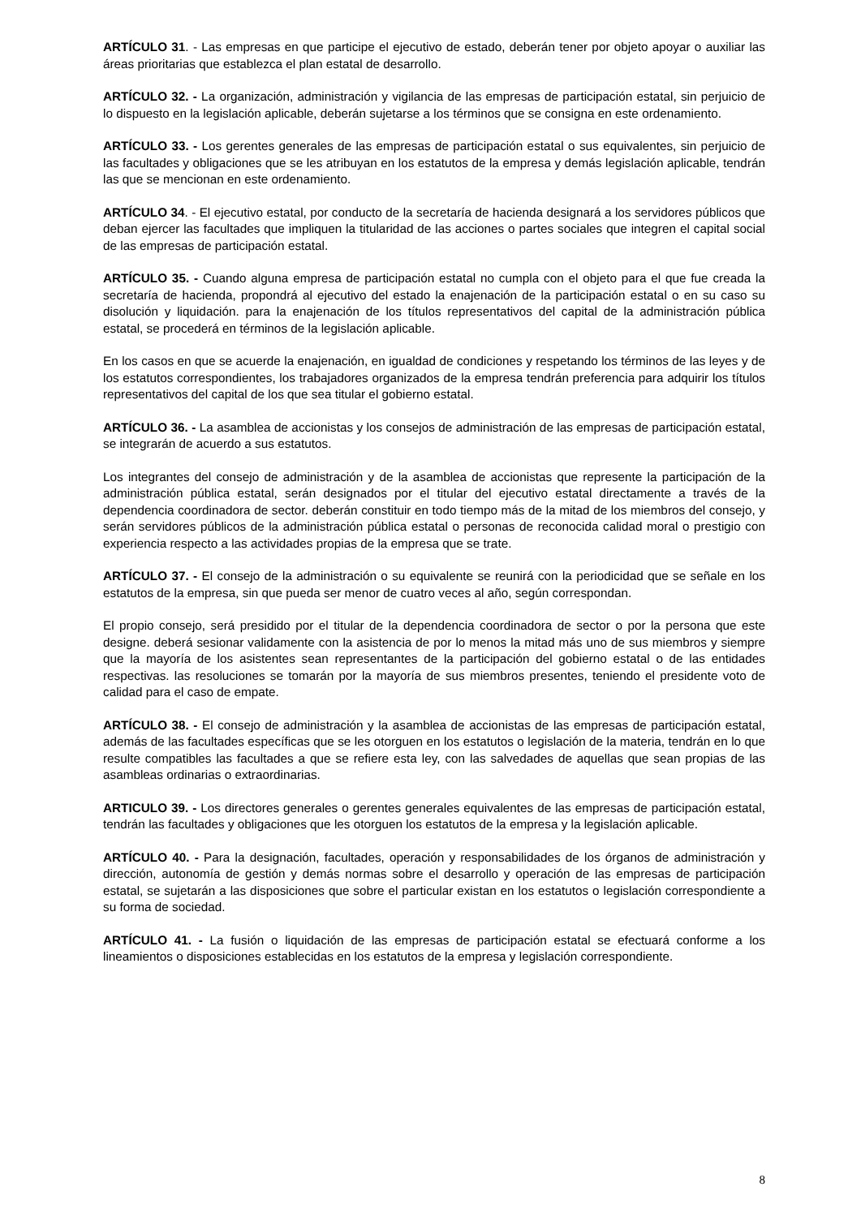ARTÍCULO 31. - Las empresas en que participe el ejecutivo de estado, deberán tener por objeto apoyar o auxiliar las áreas prioritarias que establezca el plan estatal de desarrollo.
ARTÍCULO 32. - La organización, administración y vigilancia de las empresas de participación estatal, sin perjuicio de lo dispuesto en la legislación aplicable, deberán sujetarse a los términos que se consigna en este ordenamiento.
ARTÍCULO 33. - Los gerentes generales de las empresas de participación estatal o sus equivalentes, sin perjuicio de las facultades y obligaciones que se les atribuyan en los estatutos de la empresa y demás legislación aplicable, tendrán las que se mencionan en este ordenamiento.
ARTÍCULO 34. - El ejecutivo estatal, por conducto de la secretaría de hacienda designará a los servidores públicos que deban ejercer las facultades que impliquen la titularidad de las acciones o partes sociales que integren el capital social de las empresas de participación estatal.
ARTÍCULO 35. - Cuando alguna empresa de participación estatal no cumpla con el objeto para el que fue creada la secretaría de hacienda, propondrá al ejecutivo del estado la enajenación de la participación estatal o en su caso su disolución y liquidación. para la enajenación de los títulos representativos del capital de la administración pública estatal, se procederá en términos de la legislación aplicable.
En los casos en que se acuerde la enajenación, en igualdad de condiciones y respetando los términos de las leyes y de los estatutos correspondientes, los trabajadores organizados de la empresa tendrán preferencia para adquirir los títulos representativos del capital de los que sea titular el gobierno estatal.
ARTÍCULO 36. - La asamblea de accionistas y los consejos de administración de las empresas de participación estatal, se integrarán de acuerdo a sus estatutos.
Los integrantes del consejo de administración y de la asamblea de accionistas que represente la participación de la administración pública estatal, serán designados por el titular del ejecutivo estatal directamente a través de la dependencia coordinadora de sector. deberán constituir en todo tiempo más de la mitad de los miembros del consejo, y serán servidores públicos de la administración pública estatal o personas de reconocida calidad moral o prestigio con experiencia respecto a las actividades propias de la empresa que se trate.
ARTÍCULO 37. - El consejo de la administración o su equivalente se reunirá con la periodicidad que se señale en los estatutos de la empresa, sin que pueda ser menor de cuatro veces al año, según correspondan.
El propio consejo, será presidido por el titular de la dependencia coordinadora de sector o por la persona que este designe. deberá sesionar validamente con la asistencia de por lo menos la mitad más uno de sus miembros y siempre que la mayoría de los asistentes sean representantes de la participación del gobierno estatal o de las entidades respectivas. las resoluciones se tomarán por la mayoría de sus miembros presentes, teniendo el presidente voto de calidad para el caso de empate.
ARTÍCULO 38. - El consejo de administración y la asamblea de accionistas de las empresas de participación estatal, además de las facultades específicas que se les otorguen en los estatutos o legislación de la materia, tendrán en lo que resulte compatibles las facultades a que se refiere esta ley, con las salvedades de aquellas que sean propias de las asambleas ordinarias o extraordinarias.
ARTICULO 39. - Los directores generales o gerentes generales equivalentes de las empresas de participación estatal, tendrán las facultades y obligaciones que les otorguen los estatutos de la empresa y la legislación aplicable.
ARTÍCULO 40. - Para la designación, facultades, operación y responsabilidades de los órganos de administración y dirección, autonomía de gestión y demás normas sobre el desarrollo y operación de las empresas de participación estatal, se sujetarán a las disposiciones que sobre el particular existan en los estatutos o legislación correspondiente a su forma de sociedad.
ARTÍCULO 41. - La fusión o liquidación de las empresas de participación estatal se efectuará conforme a los lineamientos o disposiciones establecidas en los estatutos de la empresa y legislación correspondiente.
8